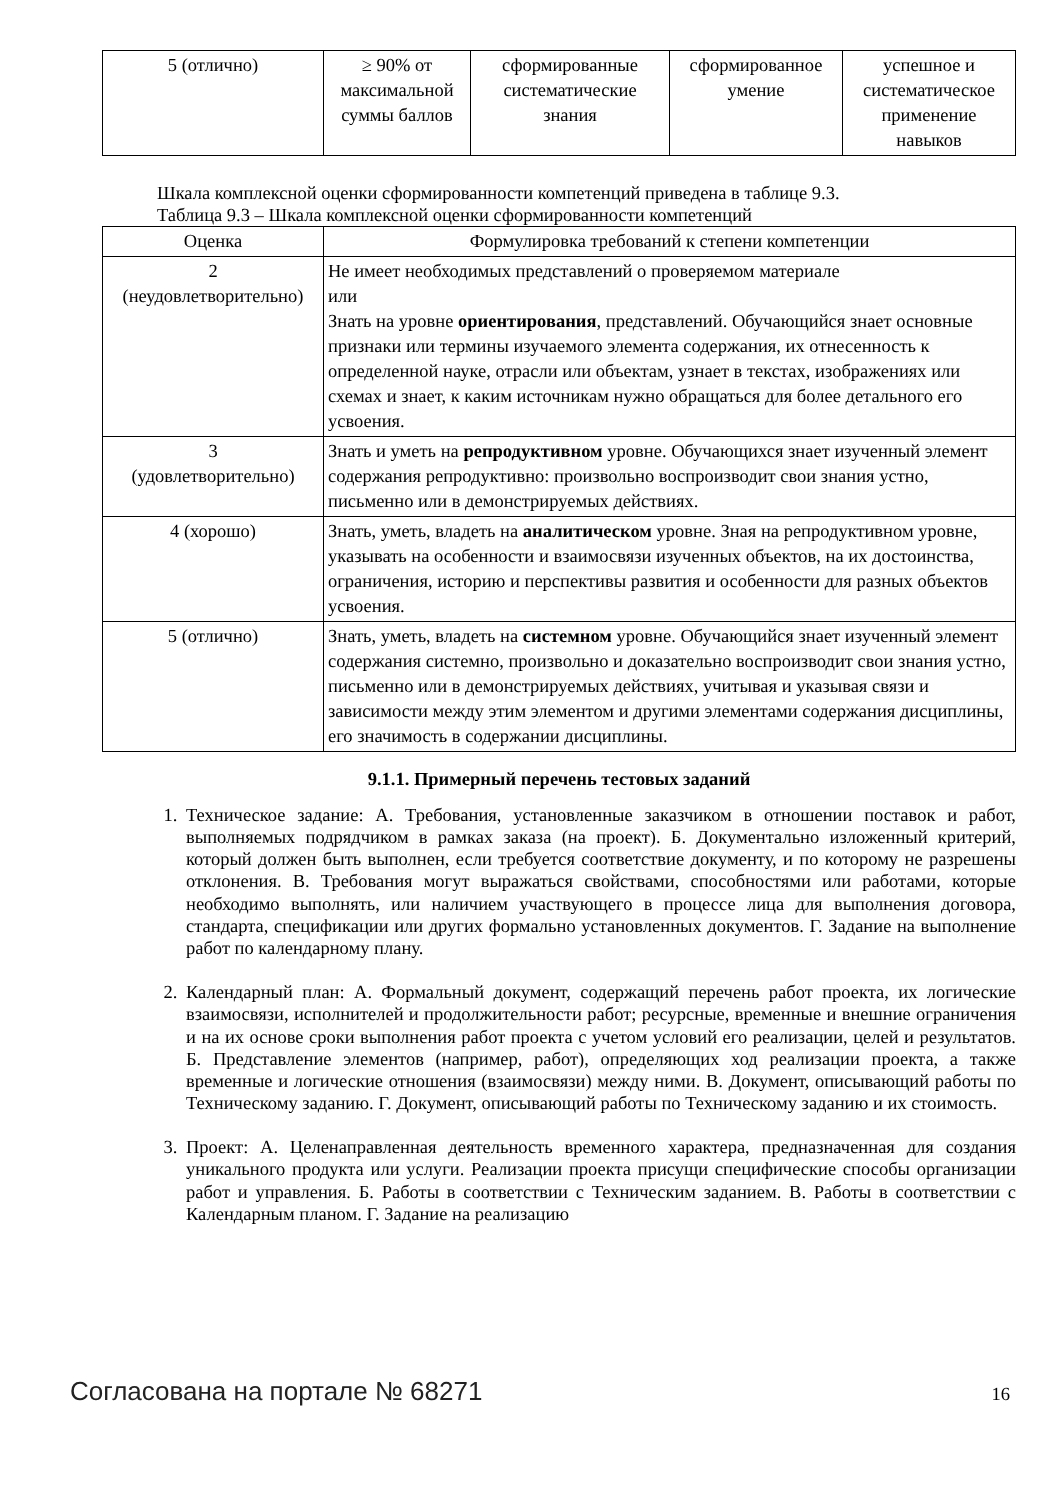| 5 (отлично) | ≥ 90% от максимальной суммы баллов | сформированные систематические знания | сформированное умение | успешное и систематическое применение навыков |
Шкала комплексной оценки сформированности компетенций приведена в таблице 9.3.
Таблица 9.3 – Шкала комплексной оценки сформированности компетенций
| Оценка | Формулировка требований к степени компетенции |
| --- | --- |
| 2 (неудовлетворительно) | Не имеет необходимых представлений о проверяемом материале или Знать на уровне ориентирования , представлений. Обучающийся знает основные признаки или термины изучаемого элемента содержания, их отнесенность к определенной науке, отрасли или объектам, узнает в текстах, изображениях или схемах и знает, к каким источникам нужно обращаться для более детального его усвоения. |
| 3 (удовлетворительно) | Знать и уметь на репродуктивном уровне. Обучающихся знает изученный элемент содержания репродуктивно: произвольно воспроизводит свои знания устно, письменно или в демонстрируемых действиях. |
| 4 (хорошо) | Знать, уметь, владеть на аналитическом уровне. Зная на репродуктивном уровне, указывать на особенности и взаимосвязи изученных объектов, на их достоинства, ограничения, историю и перспективы развития и особенности для разных объектов усвоения. |
| 5 (отлично) | Знать, уметь, владеть на системном уровне. Обучающийся знает изученный элемент содержания системно, произвольно и доказательно воспроизводит свои знания устно, письменно или в демонстрируемых действиях, учитывая и указывая связи и зависимости между этим элементом и другими элементами содержания дисциплины, его значимость в содержании дисциплины. |
9.1.1. Примерный перечень тестовых заданий
1. Техническое задание: А. Требования, установленные заказчиком в отношении поставок и работ, выполняемых подрядчиком в рамках заказа (на проект). Б. Документально изложенный критерий, который должен быть выполнен, если требуется соответствие документу, и по которому не разрешены отклонения. В. Требования могут выражаться свойствами, способностями или работами, которые необходимо выполнять, или наличием участвующего в процессе лица для выполнения договора, стандарта, спецификации или других формально установленных документов. Г. Задание на выполнение работ по календарному плану.
2. Календарный план: А. Формальный документ, содержащий перечень работ проекта, их логические взаимосвязи, исполнителей и продолжительности работ; ресурсные, временные и внешние ограничения и на их основе сроки выполнения работ проекта с учетом условий его реализации, целей и результатов. Б. Представление элементов (например, работ), определяющих ход реализации проекта, а также временные и логические отношения (взаимосвязи) между ними. В. Документ, описывающий работы по Техническому заданию. Г. Документ, описывающий работы по Техническому заданию и их стоимость.
3. Проект: А. Целенаправленная деятельность временного характера, предназначенная для создания уникального продукта или услуги. Реализации проекта присущи специфические способы организации работ и управления. Б. Работы в соответствии с Техническим заданием. В. Работы в соответствии с Календарным планом. Г. Задание на реализацию
Согласована на портале № 68271 16